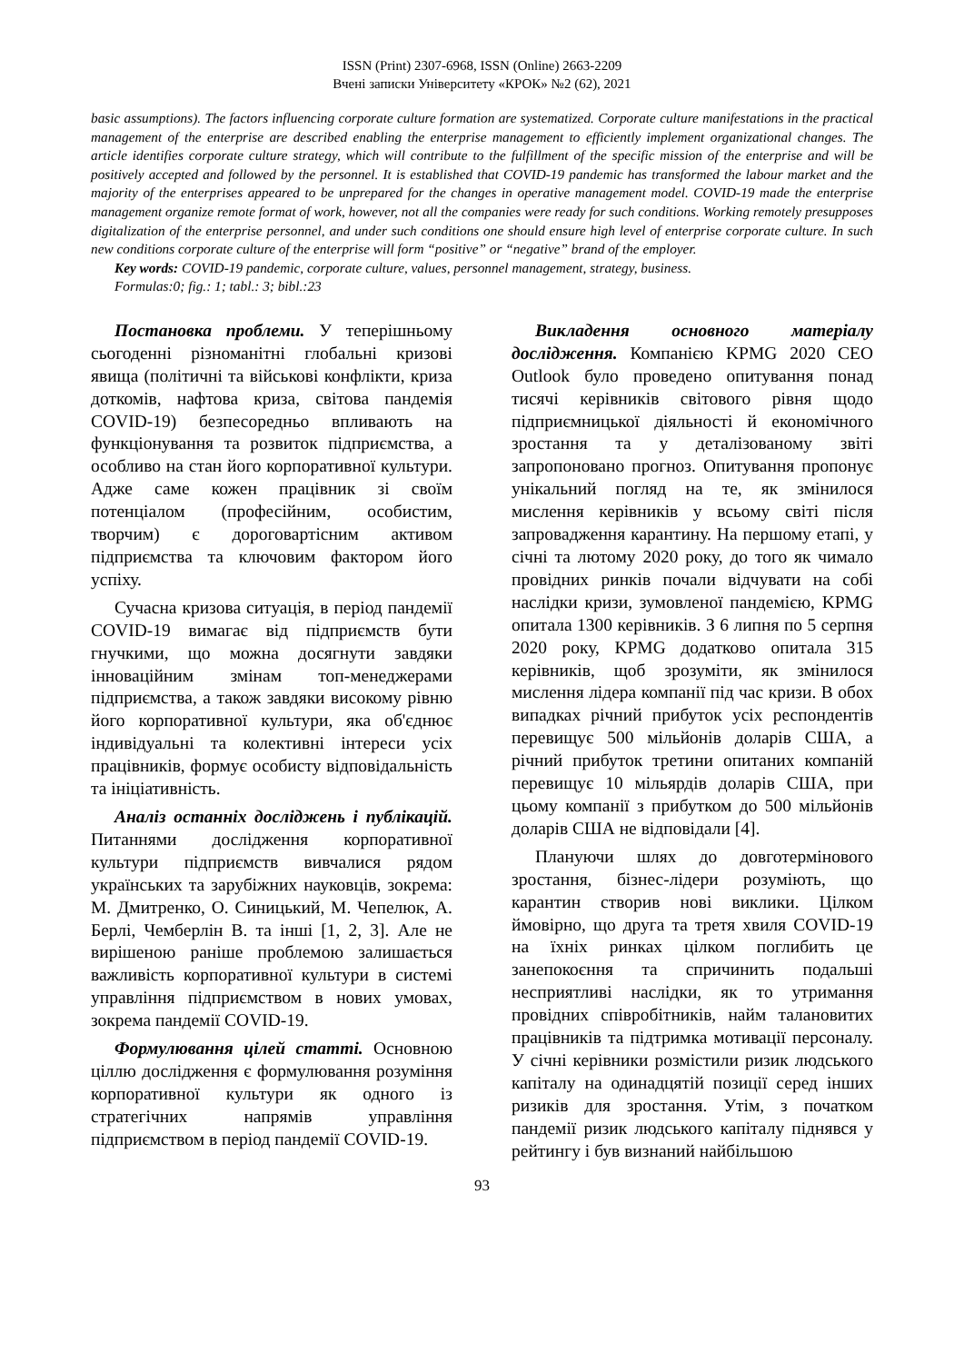ISSN (Print) 2307-6968, ISSN (Online) 2663-2209
Вчені записки Університету «КРОК» №2 (62), 2021
basic assumptions). The factors influencing corporate culture formation are systematized. Corporate culture manifestations in the practical management of the enterprise are described enabling the enterprise management to efficiently implement organizational changes. The article identifies corporate culture strategy, which will contribute to the fulfillment of the specific mission of the enterprise and will be positively accepted and followed by the personnel. It is established that COVID-19 pandemic has transformed the labour market and the majority of the enterprises appeared to be unprepared for the changes in operative management model. COVID-19 made the enterprise management organize remote format of work, however, not all the companies were ready for such conditions. Working remotely presupposes digitalization of the enterprise personnel, and under such conditions one should ensure high level of enterprise corporate culture. In such new conditions corporate culture of the enterprise will form “positive” or “negative” brand of the employer.
Key words: COVID-19 pandemic, corporate culture, values, personnel management, strategy, business.
Formulas:0; fig.: 1; tabl.: 3; bibl.:23
Постановка проблеми. У теперішньому сьогоденні різноманітні глобальні кризові явища (політичні та військові конфлікти, криза доткомів, нафтова криза, світова пандемія COVID-19) безпесоредньо впливають на функціонування та розвиток підприємства, а особливо на стан його корпоративної культури. Адже саме кожен працівник зі своїм потенціалом (професійним, особистим, творчим) є дороговартісним активом підприємства та ключовим фактором його успіху.
Сучасна кризова ситуація, в період пандемії COVID-19 вимагає від підприємств бути гнучкими, що можна досягнути завдяки інноваційним змінам топ-менеджерами підприємства, а також завдяки високому рівню його корпоративної культури, яка об'єднює індивідуальні та колективні інтереси усіх працівників, формує особисту відповідальність та ініціативність.
Аналіз останніх досліджень і публікацій. Питаннями дослідження корпоративної культури підприємств вивчалися рядом українських та зарубіжних науковців, зокрема: М. Дмитренко, О. Синицький, М. Чепелюк, А. Берлі, Чемберлін В. та інші [1, 2, 3]. Але не вирішеною раніше проблемою залишається важливість корпоративної культури в системі управління підприємством в нових умовах, зокрема пандемії COVID-19.
Формулювання цілей статті. Основною ціллю дослідження є формулювання розуміння корпоративної культури як одного із стратегічних напрямів управління підприємством в період пандемії COVID-19.
Викладення основного матеріалу дослідження. Компанією KPMG 2020 CEO Outlook було проведено опитування понад тисячі керівників світового рівня щодо підприємницької діяльності й економічного зростання та у деталізованому звіті запропоновано прогноз. Опитування пропонує унікальний погляд на те, як змінилося мислення керівників у всьому світі після запровадження карантину. На першому етапі, у січні та лютому 2020 року, до того як чимало провідних ринків почали відчувати на собі наслідки кризи, зумовленої пандемією, KPMG опитала 1300 керівників. З 6 липня по 5 серпня 2020 року, KPMG додатково опитала 315 керівників, щоб зрозуміти, як змінилося мислення лідера компанії під час кризи. В обох випадках річний прибуток усіх респондентів перевищує 500 мільйонів доларів США, а річний прибуток третини опитаних компаній перевищує 10 мільярдів доларів США, при цьому компанії з прибутком до 500 мільйонів доларів США не відповідали [4].
Плануючи шлях до довготермінового зростання, бізнес-лідери розуміють, що карантин створив нові виклики. Цілком ймовірно, що друга та третя хвиля COVID-19 на їхніх ринках цілком поглибить це занепокоєння та спричинить подальші несприятливі наслідки, як то утримання провідних співробітників, найм талановитих працівників та підтримка мотивації персоналу. У січні керівники розмістили ризик людського капіталу на одинадцятій позиції серед інших ризиків для зростання. Утім, з початком пандемії ризик людського капіталу піднявся у рейтингу і був визнаний найбільшою
93